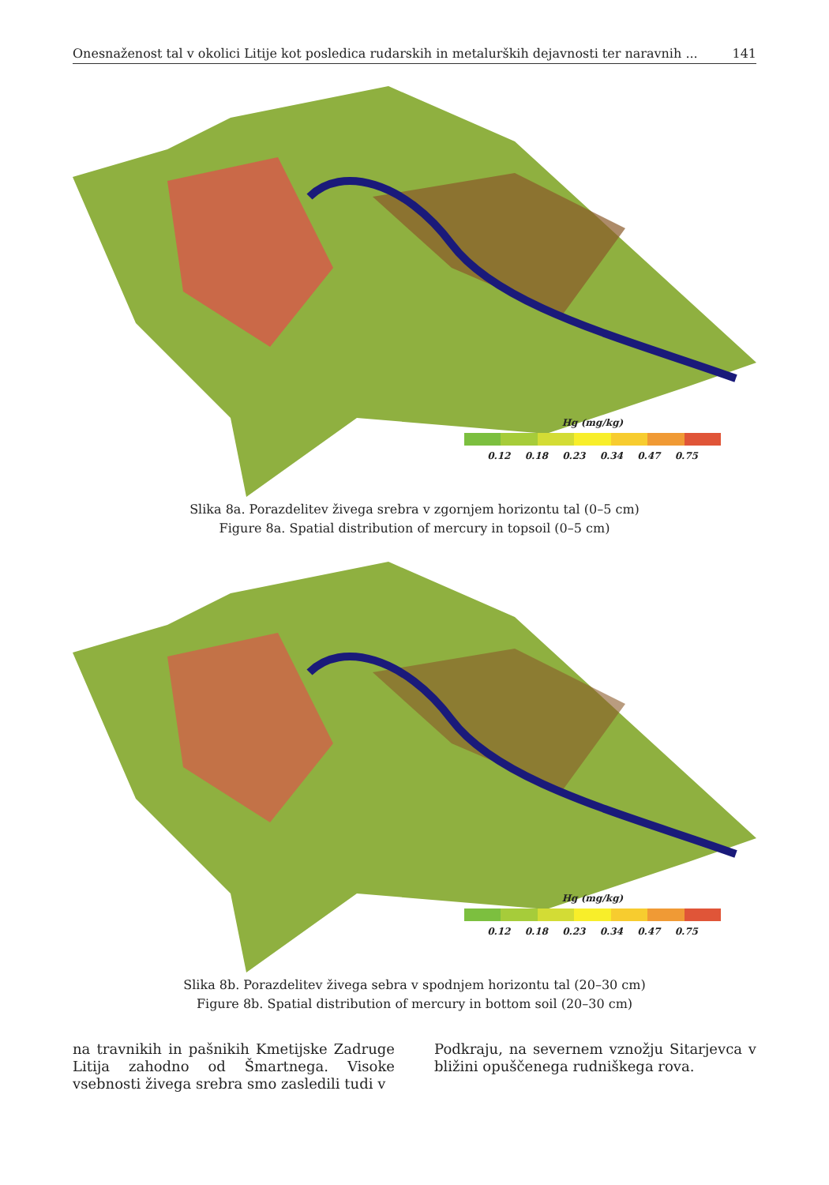Onesnaženost tal v okolici Litije kot posledica rudarskih in metalurških dejavnosti ter naravnih ... 141
Hg (mg/kg)
0.12 0.18 0.23 0.34 0.47 0.75
Slika 8a. Porazdelitev živega srebra v zgornjem horizontu tal (0–5 cm)
Figure 8a. Spatial distribution of mercury in topsoil (0–5 cm)
Hg (mg/kg)
0.12 0.18 0.23 0.34 0.47 0.75
Slika 8b. Porazdelitev živega sebra v spodnjem horizontu tal (20–30 cm)
Figure 8b. Spatial distribution of mercury in bottom soil (20–30 cm)
na travnikih in pašnikih Kmetijske Zadruge Litija zahodno od Šmartnega. Visoke vsebnosti živega srebra smo zasledili tudi v
Podkraju, na severnem vznožju Sitarjevca v bližini opuščenega rudniškega rova.